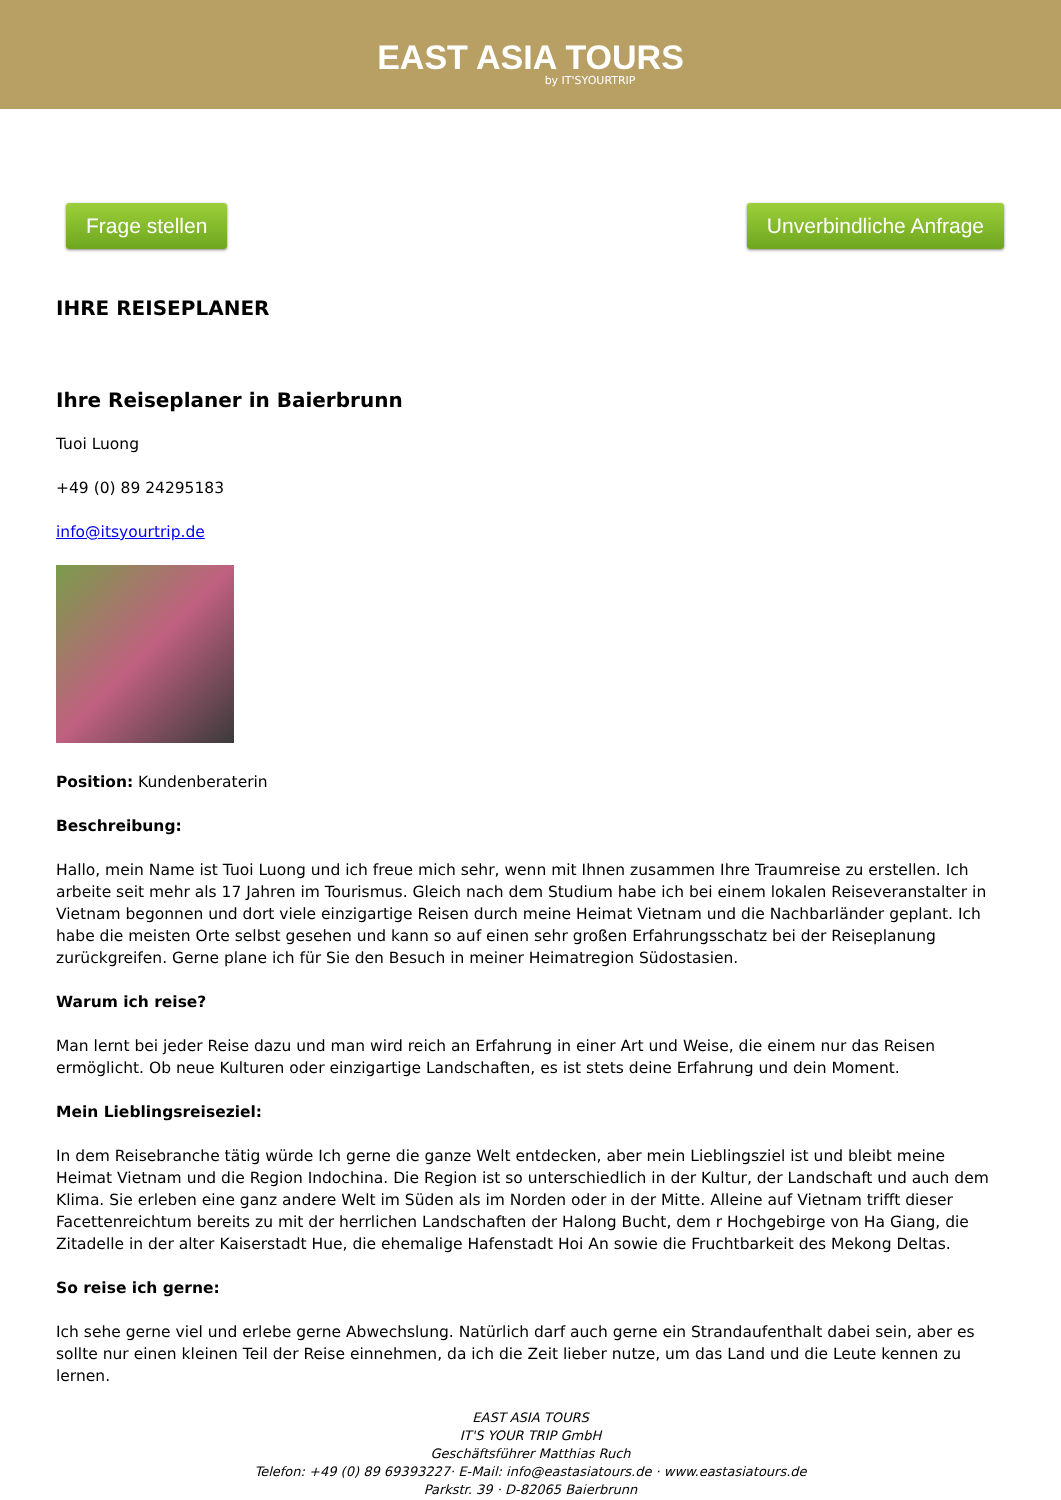EAST ASIA TOURS
by IT'SYOURTRIP
Frage stellen Unverbindliche Anfrage
IHRE REISEPLANER
Ihre Reiseplaner in Baierbrunn
Tuoi Luong
+49 (0) 89 24295183
info@itsyourtrip.de
Position: Kundenberaterin
Beschreibung:
Hallo, mein Name ist Tuoi Luong und ich freue mich sehr, wenn mit Ihnen zusammen Ihre Traumreise zu erstellen. Ich arbeite seit mehr als 17 Jahren im Tourismus. Gleich nach dem Studium habe ich bei einem lokalen Reiseveranstalter in Vietnam begonnen und dort viele einzigartige Reisen durch meine Heimat Vietnam und die Nachbarländer geplant. Ich habe die meisten Orte selbst gesehen und kann so auf einen sehr großen Erfahrungsschatz bei der Reiseplanung zurückgreifen. Gerne plane ich für Sie den Besuch in meiner Heimatregion Südostasien.
Warum ich reise?
Man lernt bei jeder Reise dazu und man wird reich an Erfahrung in einer Art und Weise, die einem nur das Reisen ermöglicht. Ob neue Kulturen oder einzigartige Landschaften, es ist stets deine Erfahrung und dein Moment.
Mein Lieblingsreiseziel:
In dem Reisebranche tätig würde Ich gerne die ganze Welt entdecken, aber mein Lieblingsziel ist und bleibt meine Heimat Vietnam und die Region Indochina. Die Region ist so unterschiedlich in der Kultur, der Landschaft und auch dem Klima. Sie erleben eine ganz andere Welt im Süden als im Norden oder in der Mitte. Alleine auf Vietnam trifft dieser Facettenreichtum bereits zu mit der herrlichen Landschaften der Halong Bucht, dem r Hochgebirge von Ha Giang, die Zitadelle in der alter Kaiserstadt Hue, die ehemalige Hafenstadt Hoi An sowie die Fruchtbarkeit des Mekong Deltas.
So reise ich gerne:
Ich sehe gerne viel und erlebe gerne Abwechslung. Natürlich darf auch gerne ein Strandaufenthalt dabei sein, aber es sollte nur einen kleinen Teil der Reise einnehmen, da ich die Zeit lieber nutze, um das Land und die Leute kennen zu lernen.
EAST ASIA TOURS
IT'S YOUR TRIP GmbH
Geschäftsführer Matthias Ruch
Telefon: +49 (0) 89 69393227· E-Mail: info@eastasiatours.de · www.eastasiatours.de
Parkstr. 39 · D-82065 Baierbrunn